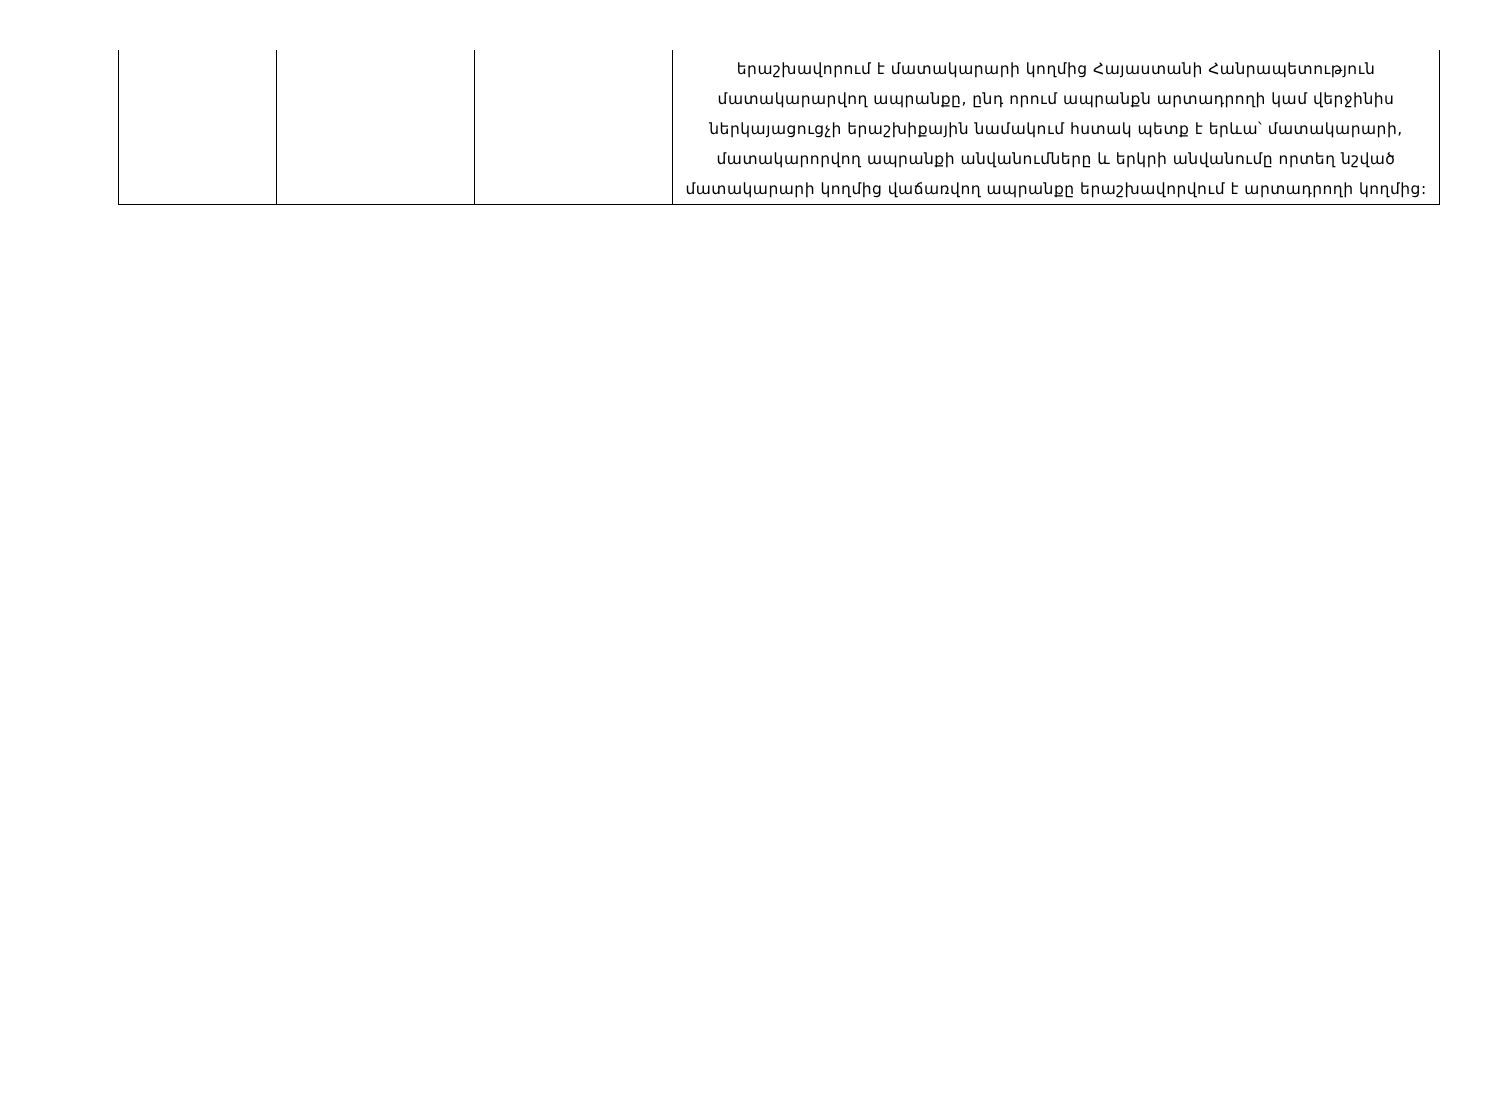| | | | երաշխավորում է մատակարարի կողմից Հայաստանի Հանրապետություն մատակարարվող ապրանքը, ընդ որում ապրանքն արտադրողի կամ վերջինիս ներկայացուցչի երաշխիքային նամակում հստակ պետք է երևա՝ մատակարարի, մատակարորվող ապրանքի անվանումները և երկրի անվանումը որտեղ նշված մատակարարի կողմից վաճառվող ապրանքը երաշխավորվում է արտադրողի կողմից: |